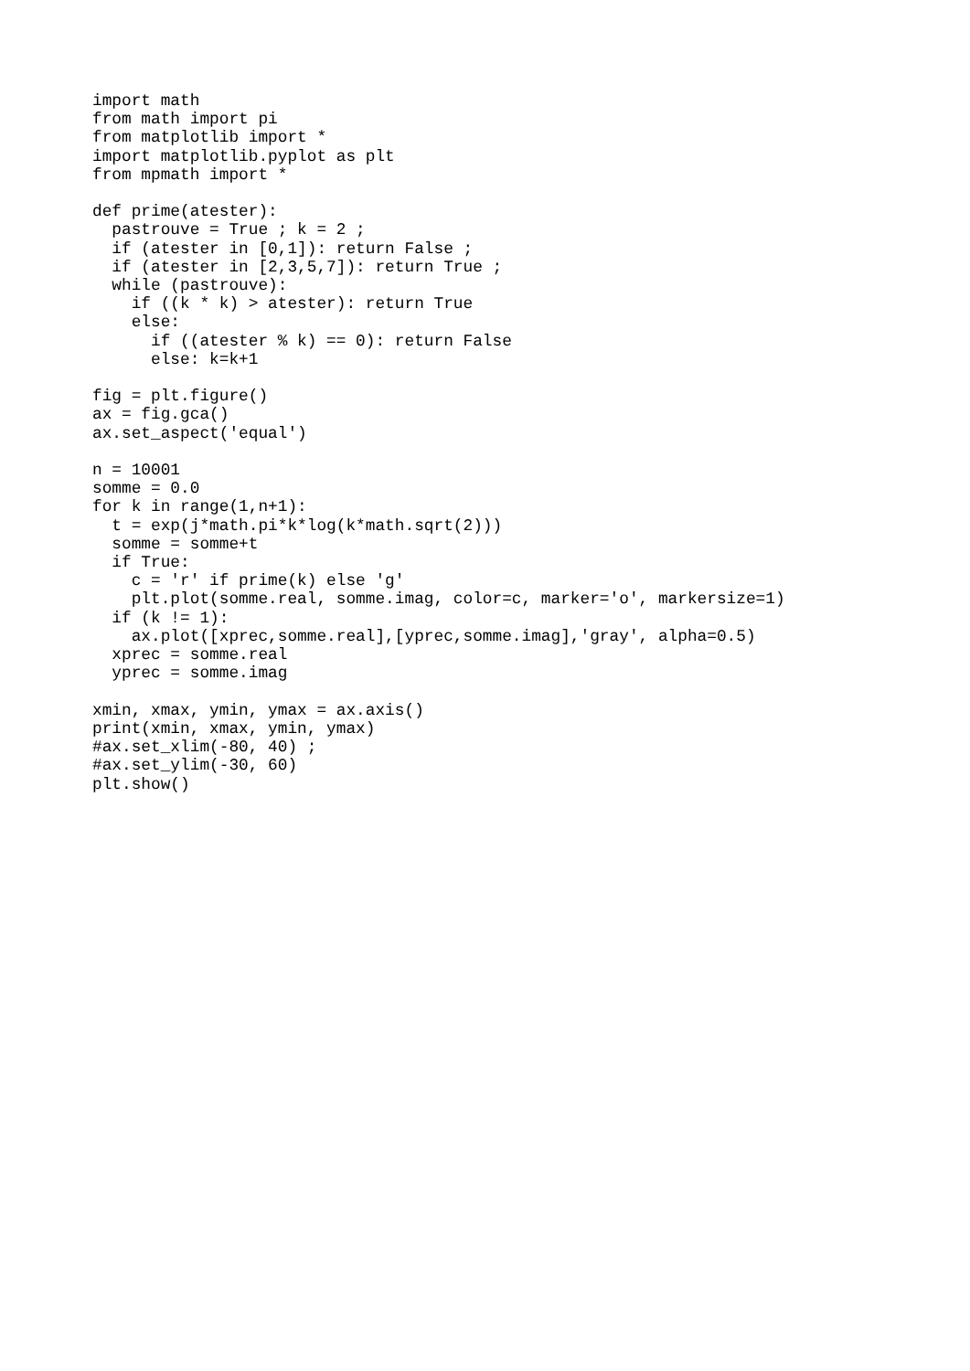import math
from math import pi
from matplotlib import *
import matplotlib.pyplot as plt
from mpmath import *

def prime(atester):
  pastrouve = True ; k = 2 ;
  if (atester in [0,1]): return False ;
  if (atester in [2,3,5,7]): return True ;
  while (pastrouve):
    if ((k * k) > atester): return True
    else:
      if ((atester % k) == 0): return False
      else: k=k+1

fig = plt.figure()
ax = fig.gca()
ax.set_aspect('equal')

n = 10001
somme = 0.0
for k in range(1,n+1):
  t = exp(j*math.pi*k*log(k*math.sqrt(2)))
  somme = somme+t
  if True:
    c = 'r' if prime(k) else 'g'
    plt.plot(somme.real, somme.imag, color=c, marker='o', markersize=1)
  if (k != 1):
    ax.plot([xprec,somme.real],[yprec,somme.imag],'gray', alpha=0.5)
  xprec = somme.real
  yprec = somme.imag

xmin, xmax, ymin, ymax = ax.axis()
print(xmin, xmax, ymin, ymax)
#ax.set_xlim(-80, 40) ;
#ax.set_ylim(-30, 60)
plt.show()